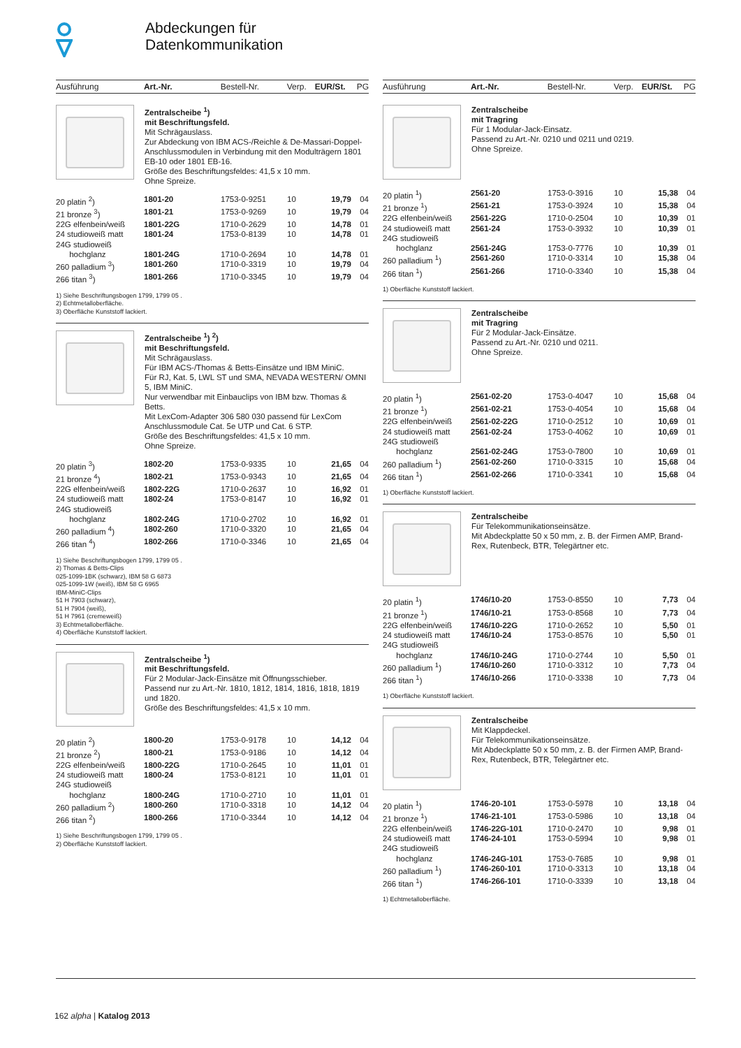Abdeckungen für
Datenkommunikation
Ausführung Art.-Nr. Bestell-Nr. Verp. EUR/St. PG
Zentralscheibe <sup>1</sup>)
mit Beschriftungsfeld.
Mit Schrägauslass.
Zur Abdeckung von IBM ACS-/Reichle & De-Massari-Doppel-Anschlussmodulen in Verbindung mit den Modulträgern 1801 EB-10 oder 1801 EB-16.
Größe des Beschriftungsfeldes: 41,5 x 10 mm.
Ohne Spreize.
| 20 platin <sup>2</sup>) | 1801-20 | 1753-0-9251 | 10 | 19,79 | 04 |
| 21 bronze <sup>3</sup>) | 1801-21 | 1753-0-9269 | 10 | 19,79 | 04 |
| 22G elfenbein/weiß | 1801-22G | 1710-0-2629 | 10 | 14,78 | 01 |
| 24 studioweiß matt | 1801-24 | 1753-0-8139 | 10 | 14,78 | 01 |
| 24G studioweiß hochglanz | 1801-24G | 1710-0-2694 | 10 | 14,78 | 01 |
| 260 palladium <sup>3</sup>) | 1801-260 | 1710-0-3319 | 10 | 19,79 | 04 |
| 266 titan <sup>3</sup>) | 1801-266 | 1710-0-3345 | 10 | 19,79 | 04 |
1) Siehe Beschriftungsbogen 1799, 1799 05 .
2) Echtmetalloberfläche.
3) Oberfläche Kunststoff lackiert.
Zentralscheibe <sup>1</sup>) <sup>2</sup>)
mit Beschriftungsfeld.
Mit Schrägauslass.
Für IBM ACS-/Thomas & Betts-Einsätze und IBM MiniC.
Für RJ, Kat. 5, LWL ST und SMA, NEVADA WESTERN/ OMNI 5, IBM MiniC.
Nur verwendbar mit Einbauclips von IBM bzw. Thomas & Betts.
Mit LexCom-Adapter 306 580 030 passend für LexCom Anschlussmodule Cat. 5e UTP und Cat. 6 STP.
Größe des Beschriftungsfeldes: 41,5 x 10 mm.
Ohne Spreize.
| 20 platin <sup>3</sup>) | 1802-20 | 1753-0-9335 | 10 | 21,65 | 04 |
| 21 bronze <sup>4</sup>) | 1802-21 | 1753-0-9343 | 10 | 21,65 | 04 |
| 22G elfenbein/weiß | 1802-22G | 1710-0-2637 | 10 | 16,92 | 01 |
| 24 studioweiß matt | 1802-24 | 1753-0-8147 | 10 | 16,92 | 01 |
| 24G studioweiß hochglanz | 1802-24G | 1710-0-2702 | 10 | 16,92 | 01 |
| 260 palladium <sup>4</sup>) | 1802-260 | 1710-0-3320 | 10 | 21,65 | 04 |
| 266 titan <sup>4</sup>) | 1802-266 | 1710-0-3346 | 10 | 21,65 | 04 |
1) Siehe Beschriftungsbogen 1799, 1799 05 .
2) Thomas & Betts-Clips
025-1099-1BK (schwarz), IBM 58 G 6873
025-1099-1W (weiß), IBM 58 G 6965
IBM-MiniC-Clips
51 H 7903 (schwarz),
51 H 7904 (weiß),
51 H 7961 (cremeweiß)
3) Echtmetalloberfläche.
4) Oberfläche Kunststoff lackiert.
Zentralscheibe <sup>1</sup>)
mit Beschriftungsfeld.
Für 2 Modular-Jack-Einsätze mit Öffnungsschieber.
Passend nur zu Art.-Nr. 1810, 1812, 1814, 1816, 1818, 1819 und 1820.
Größe des Beschriftungsfeldes: 41,5 x 10 mm.
| 20 platin <sup>2</sup>) | 1800-20 | 1753-0-9178 | 10 | 14,12 | 04 |
| 21 bronze <sup>2</sup>) | 1800-21 | 1753-0-9186 | 10 | 14,12 | 04 |
| 22G elfenbein/weiß | 1800-22G | 1710-0-2645 | 10 | 11,01 | 01 |
| 24 studioweiß matt | 1800-24 | 1753-0-8121 | 10 | 11,01 | 01 |
| 24G studioweiß hochglanz | 1800-24G | 1710-0-2710 | 10 | 11,01 | 01 |
| 260 palladium <sup>2</sup>) | 1800-260 | 1710-0-3318 | 10 | 14,12 | 04 |
| 266 titan <sup>2</sup>) | 1800-266 | 1710-0-3344 | 10 | 14,12 | 04 |
1) Siehe Beschriftungsbogen 1799, 1799 05 .
2) Oberfläche Kunststoff lackiert.
Ausführung Art.-Nr. Bestell-Nr. Verp. EUR/St. PG
Zentralscheibe
mit Tragring
Für 1 Modular-Jack-Einsatz.
Passend zu Art.-Nr. 0210 und 0211 und 0219.
Ohne Spreize.
| 20 platin <sup>1</sup>) | 2561-20 | 1753-0-3916 | 10 | 15,38 | 04 |
| 21 bronze <sup>1</sup>) | 2561-21 | 1753-0-3924 | 10 | 15,38 | 04 |
| 22G elfenbein/weiß | 2561-22G | 1710-0-2504 | 10 | 10,39 | 01 |
| 24 studioweiß matt | 2561-24 | 1753-0-3932 | 10 | 10,39 | 01 |
| 24G studioweiß hochglanz | 2561-24G | 1753-0-7776 | 10 | 10,39 | 01 |
| 260 palladium <sup>1</sup>) | 2561-260 | 1710-0-3314 | 10 | 15,38 | 04 |
| 266 titan <sup>1</sup>) | 2561-266 | 1710-0-3340 | 10 | 15,38 | 04 |
1) Oberfläche Kunststoff lackiert.
Zentralscheibe
mit Tragring
Für 2 Modular-Jack-Einsätze.
Passend zu Art.-Nr. 0210 und 0211.
Ohne Spreize.
| 20 platin <sup>1</sup>) | 2561-02-20 | 1753-0-4047 | 10 | 15,68 | 04 |
| 21 bronze <sup>1</sup>) | 2561-02-21 | 1753-0-4054 | 10 | 15,68 | 04 |
| 22G elfenbein/weiß | 2561-02-22G | 1710-0-2512 | 10 | 10,69 | 01 |
| 24 studioweiß matt | 2561-02-24 | 1753-0-4062 | 10 | 10,69 | 01 |
| 24G studioweiß hochglanz | 2561-02-24G | 1753-0-7800 | 10 | 10,69 | 01 |
| 260 palladium <sup>1</sup>) | 2561-02-260 | 1710-0-3315 | 10 | 15,68 | 04 |
| 266 titan <sup>1</sup>) | 2561-02-266 | 1710-0-3341 | 10 | 15,68 | 04 |
1) Oberfläche Kunststoff lackiert.
Zentralscheibe
Für Telekommunikationseinsätze.
Mit Abdeckplatte 50 x 50 mm, z. B. der Firmen AMP, Brand-Rex, Rutenbeck, BTR, Telegärtner etc.
| 20 platin <sup>1</sup>) | 1746/10-20 | 1753-0-8550 | 10 | 7,73 | 04 |
| 21 bronze <sup>1</sup>) | 1746/10-21 | 1753-0-8568 | 10 | 7,73 | 04 |
| 22G elfenbein/weiß | 1746/10-22G | 1710-0-2652 | 10 | 5,50 | 01 |
| 24 studioweiß matt | 1746/10-24 | 1753-0-8576 | 10 | 5,50 | 01 |
| 24G studioweiß hochglanz | 1746/10-24G | 1710-0-2744 | 10 | 5,50 | 01 |
| 260 palladium <sup>1</sup>) | 1746/10-260 | 1710-0-3312 | 10 | 7,73 | 04 |
| 266 titan <sup>1</sup>) | 1746/10-266 | 1710-0-3338 | 10 | 7,73 | 04 |
1) Oberfläche Kunststoff lackiert.
Zentralscheibe
Mit Klappdeckel.
Für Telekommunikationseinsätze.
Mit Abdeckplatte 50 x 50 mm, z. B. der Firmen AMP, Brand-Rex, Rutenbeck, BTR, Telegärtner etc.
| 20 platin <sup>1</sup>) | 1746-20-101 | 1753-0-5978 | 10 | 13,18 | 04 |
| 21 bronze <sup>1</sup>) | 1746-21-101 | 1753-0-5986 | 10 | 13,18 | 04 |
| 22G elfenbein/weiß | 1746-22G-101 | 1710-0-2470 | 10 | 9,98 | 01 |
| 24 studioweiß matt | 1746-24-101 | 1753-0-5994 | 10 | 9,98 | 01 |
| 24G studioweiß hochglanz | 1746-24G-101 | 1753-0-7685 | 10 | 9,98 | 01 |
| 260 palladium <sup>1</sup>) | 1746-260-101 | 1710-0-3313 | 10 | 13,18 | 04 |
| 266 titan <sup>1</sup>) | 1746-266-101 | 1710-0-3339 | 10 | 13,18 | 04 |
1) Echtmetalloberfläche.
162 alpha | Katalog 2013